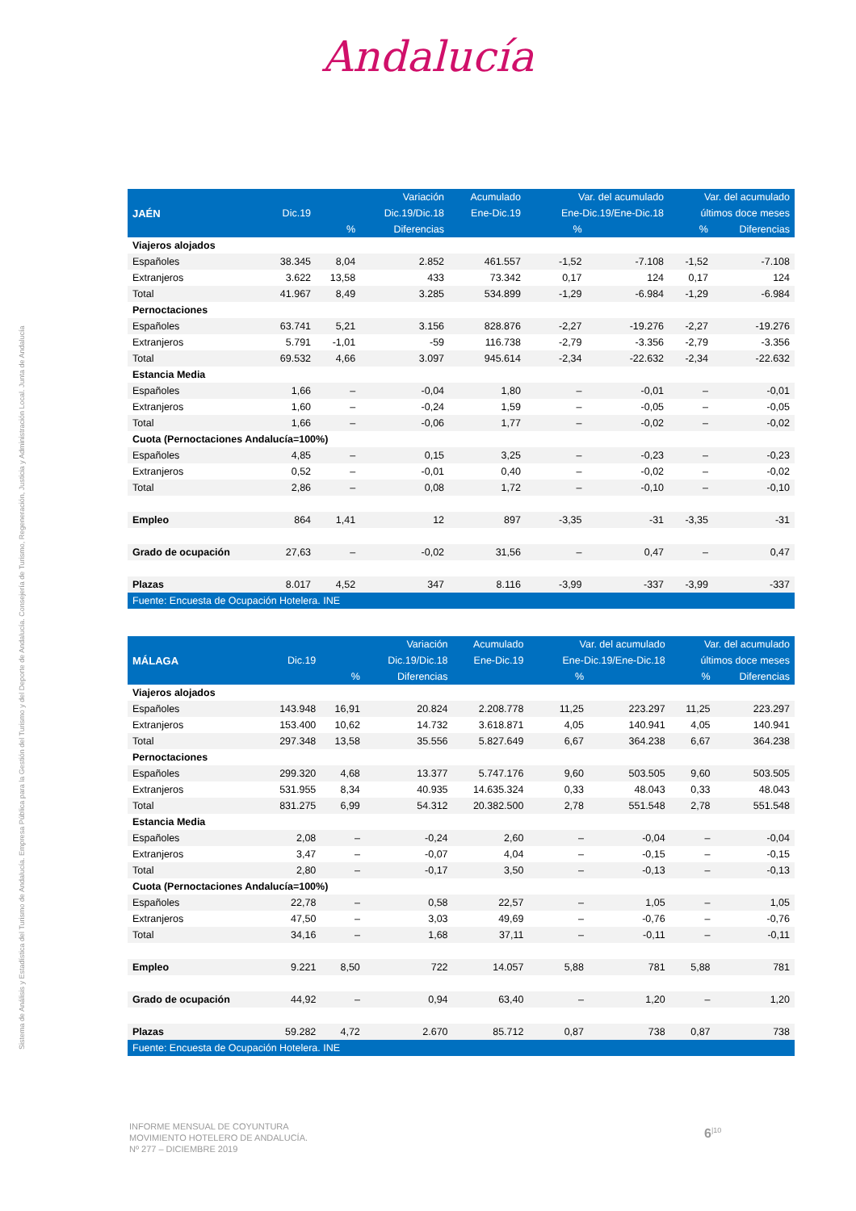Andalucía
Sistema de Análisis y Estadística del Turismo de Andalucía. Empresa Pública para la Gestión del Turismo y del Deporte de Andalucía. Consejería de Turismo, Regeneración, Justicia y Administración Local. Junta de Andalucía
| | | | Variación | Acumulado | Var. del acumulado | | Var. del acumulado | |
| --- | --- | --- | --- | --- | --- | --- | --- | --- |
| JAÉN | Dic.19 | | Dic.19/Dic.18 | Ene-Dic.19 | Ene-Dic.19/Ene-Dic.18 | | últimos doce meses | |
| | | % | Diferencias | | % | | % | Diferencias |
| Viajeros alojados | | | | | | | | |
| Españoles | 38.345 | 8,04 | 2.852 | 461.557 | -1,52 | -7.108 | -1,52 | -7.108 |
| Extranjeros | 3.622 | 13,58 | 433 | 73.342 | 0,17 | 124 | 0,17 | 124 |
| Total | 41.967 | 8,49 | 3.285 | 534.899 | -1,29 | -6.984 | -1,29 | -6.984 |
| Pernoctaciones | | | | | | | | |
| Españoles | 63.741 | 5,21 | 3.156 | 828.876 | -2,27 | -19.276 | -2,27 | -19.276 |
| Extranjeros | 5.791 | -1,01 | -59 | 116.738 | -2,79 | -3.356 | -2,79 | -3.356 |
| Total | 69.532 | 4,66 | 3.097 | 945.614 | -2,34 | -22.632 | -2,34 | -22.632 |
| Estancia Media | | | | | | | | |
| Españoles | 1,66 | – | -0,04 | 1,80 | – | -0,01 | – | -0,01 |
| Extranjeros | 1,60 | – | -0,24 | 1,59 | – | -0,05 | – | -0,05 |
| Total | 1,66 | – | -0,06 | 1,77 | – | -0,02 | – | -0,02 |
| Cuota (Pernoctaciones Andalucía=100%) | | | | | | | | |
| Españoles | 4,85 | – | 0,15 | 3,25 | – | -0,23 | – | -0,23 |
| Extranjeros | 0,52 | – | -0,01 | 0,40 | – | -0,02 | – | -0,02 |
| Total | 2,86 | – | 0,08 | 1,72 | – | -0,10 | – | -0,10 |
| Empleo | 864 | 1,41 | 12 | 897 | -3,35 | -31 | -3,35 | -31 |
| Grado de ocupación | 27,63 | – | -0,02 | 31,56 | – | 0,47 | – | 0,47 |
| Plazas | 8.017 | 4,52 | 347 | 8.116 | -3,99 | -337 | -3,99 | -337 |
| Fuente: Encuesta de Ocupación Hotelera. INE | | | | | | | | |
| | | | Variación | Acumulado | Var. del acumulado | | Var. del acumulado | |
| --- | --- | --- | --- | --- | --- | --- | --- | --- |
| MÁLAGA | Dic.19 | | Dic.19/Dic.18 | Ene-Dic.19 | Ene-Dic.19/Ene-Dic.18 | | últimos doce meses | |
| | | % | Diferencias | | % | | % | Diferencias |
| Viajeros alojados | | | | | | | | |
| Españoles | 143.948 | 16,91 | 20.824 | 2.208.778 | 11,25 | 223.297 | 11,25 | 223.297 |
| Extranjeros | 153.400 | 10,62 | 14.732 | 3.618.871 | 4,05 | 140.941 | 4,05 | 140.941 |
| Total | 297.348 | 13,58 | 35.556 | 5.827.649 | 6,67 | 364.238 | 6,67 | 364.238 |
| Pernoctaciones | | | | | | | | |
| Españoles | 299.320 | 4,68 | 13.377 | 5.747.176 | 9,60 | 503.505 | 9,60 | 503.505 |
| Extranjeros | 531.955 | 8,34 | 40.935 | 14.635.324 | 0,33 | 48.043 | 0,33 | 48.043 |
| Total | 831.275 | 6,99 | 54.312 | 20.382.500 | 2,78 | 551.548 | 2,78 | 551.548 |
| Estancia Media | | | | | | | | |
| Españoles | 2,08 | – | -0,24 | 2,60 | – | -0,04 | – | -0,04 |
| Extranjeros | 3,47 | – | -0,07 | 4,04 | – | -0,15 | – | -0,15 |
| Total | 2,80 | – | -0,17 | 3,50 | – | -0,13 | – | -0,13 |
| Cuota (Pernoctaciones Andalucía=100%) | | | | | | | | |
| Españoles | 22,78 | – | 0,58 | 22,57 | – | 1,05 | – | 1,05 |
| Extranjeros | 47,50 | – | 3,03 | 49,69 | – | -0,76 | – | -0,76 |
| Total | 34,16 | – | 1,68 | 37,11 | – | -0,11 | – | -0,11 |
| Empleo | 9.221 | 8,50 | 722 | 14.057 | 5,88 | 781 | 5,88 | 781 |
| Grado de ocupación | 44,92 | – | 0,94 | 63,40 | – | 1,20 | – | 1,20 |
| Plazas | 59.282 | 4,72 | 2.670 | 85.712 | 0,87 | 738 | 0,87 | 738 |
| Fuente: Encuesta de Ocupación Hotelera. INE | | | | | | | | |
INFORME MENSUAL DE COYUNTURA
MOVIMIENTO HOTELERO DE ANDALUCÍA.
Nº 277 – DICIEMBRE 2019
6<sup>|10</sup>